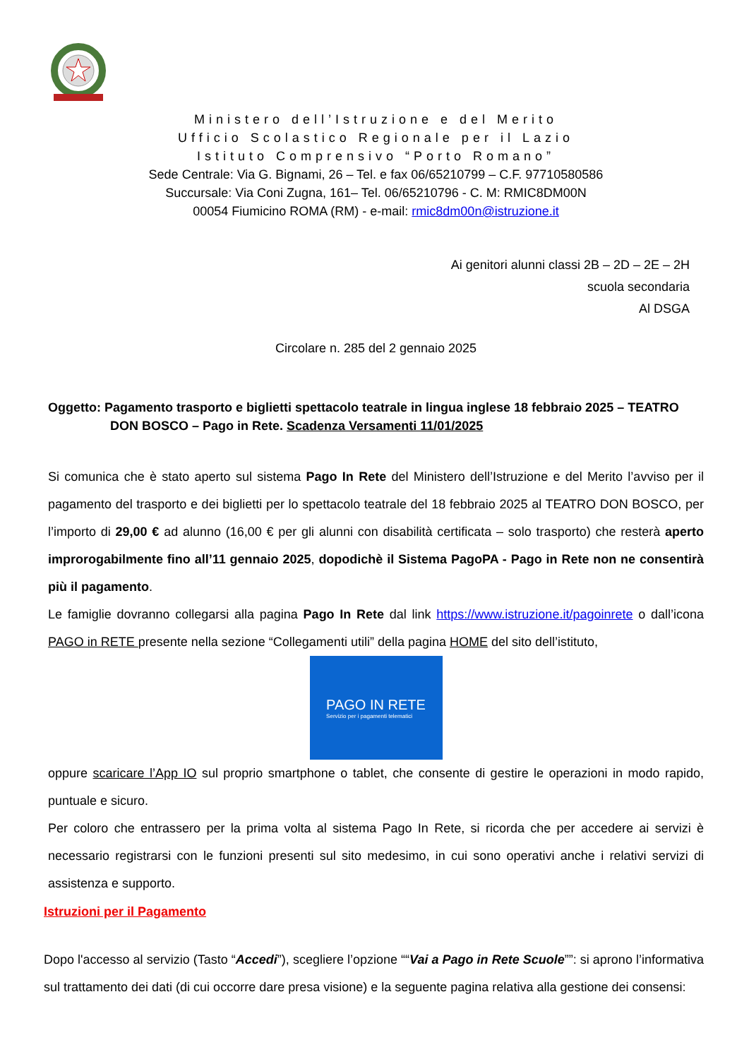Ministero dell’Istruzione e del Merito
Ufficio Scolastico Regionale per il Lazio
Istituto Comprensivo “Porto Romano”
Sede Centrale: Via G. Bignami, 26 – Tel. e fax 06/65210799 – C.F. 97710580586
Succursale: Via Coni Zugna, 161– Tel. 06/65210796 - C. M: RMIC8DM00N
00054 Fiumicino ROMA (RM) - e-mail: rmic8dm00n@istruzione.it
Ai genitori alunni classi 2B – 2D – 2E – 2H
scuola secondaria
Al DSGA
Circolare n. 285 del 2 gennaio 2025
Oggetto: Pagamento trasporto e biglietti spettacolo teatrale in lingua inglese 18 febbraio 2025 – TEATRO
DON BOSCO – Pago in Rete. Scadenza Versamenti 11/01/2025
Si comunica che è stato aperto sul sistema Pago In Rete del Ministero dell’Istruzione e del Merito l’avviso per il pagamento del trasporto e dei biglietti per lo spettacolo teatrale del 18 febbraio 2025 al TEATRO DON BOSCO, per l’importo di 29,00 € ad alunno (16,00 € per gli alunni con disabilità certificata – solo trasporto) che resterà aperto improrogabilmente fino all’11 gennaio 2025, dopodichè il Sistema PagoPA - Pago in Rete non ne consentirà più il pagamento.
Le famiglie dovranno collegarsi alla pagina Pago In Rete dal link https://www.istruzione.it/pagoinrete o dall’icona PAGO in RETE presente nella sezione “Collegamenti utili” della pagina HOME del sito dell’istituto,
PAGO IN RETE
Servizio per i pagamenti telematici
oppure scaricare l’App IO sul proprio smartphone o tablet, che consente di gestire le operazioni in modo rapido, puntuale e sicuro.
Per coloro che entrassero per la prima volta al sistema Pago In Rete, si ricorda che per accedere ai servizi è necessario registrarsi con le funzioni presenti sul sito medesimo, in cui sono operativi anche i relativi servizi di assistenza e supporto.
Istruzioni per il Pagamento
Dopo l'accesso al servizio (Tasto “Accedi”), scegliere l’opzione ““Vai a Pago in Rete Scuole””: si aprono l’informativa sul trattamento dei dati (di cui occorre dare presa visione) e la seguente pagina relativa alla gestione dei consensi: